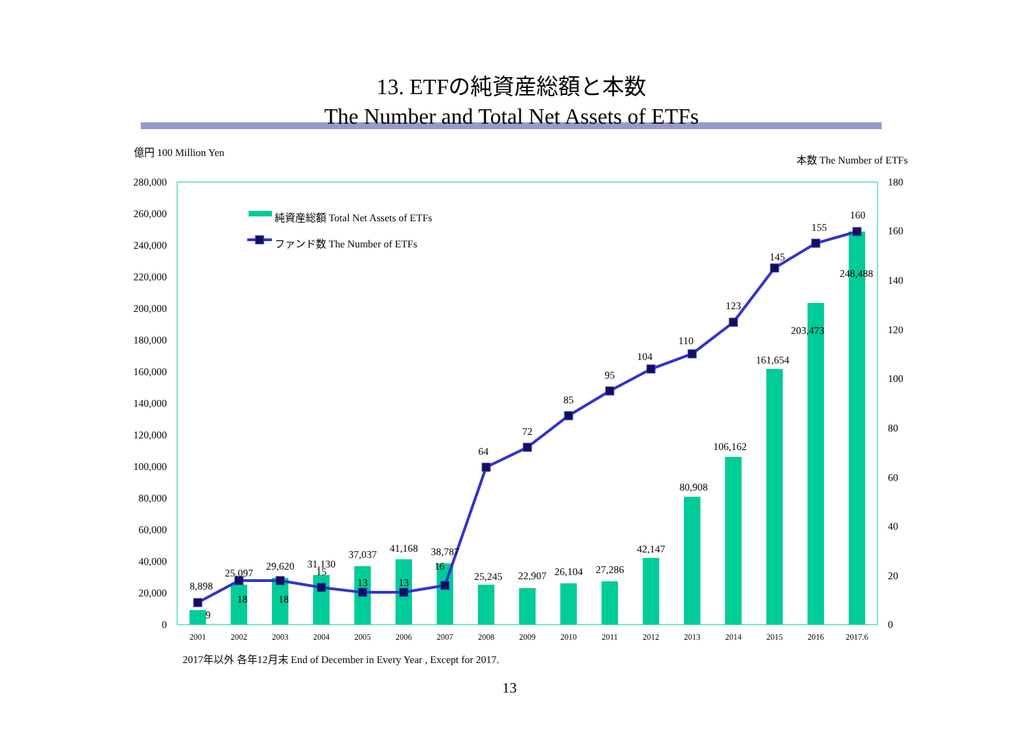13. ETFの純資産総額と本数
The Number and Total Net Assets of ETFs
億円 100 Million Yen
本数 The Number of ETFs
280,000
260,000
240,000
220,000
200,000
180,000
160,000
140,000
120,000
100,000
80,000
60,000
40,000
20,000
0
180
160
140
120
100
80
60
40
20
0
8,898
25,097
29,620
31,130
37,037
41,168
38,787
25,245
22,907
26,104
27,286
42,147
80,908
106,162
161,654
203,473
248,488
9
18
18
15
13
13
16
64
72
85
95
104
110
123
145
155
160
2001
2002
2003
2004
2005
2006
2007
2008
2009
2010
2011
2012
2013
2014
2015
2016
2017.6
純資産総額 Total Net Assets of ETFs
ファンド数 The Number of ETFs
2017年以外 各年12月末 End of December in Every Year , Except for 2017.
13